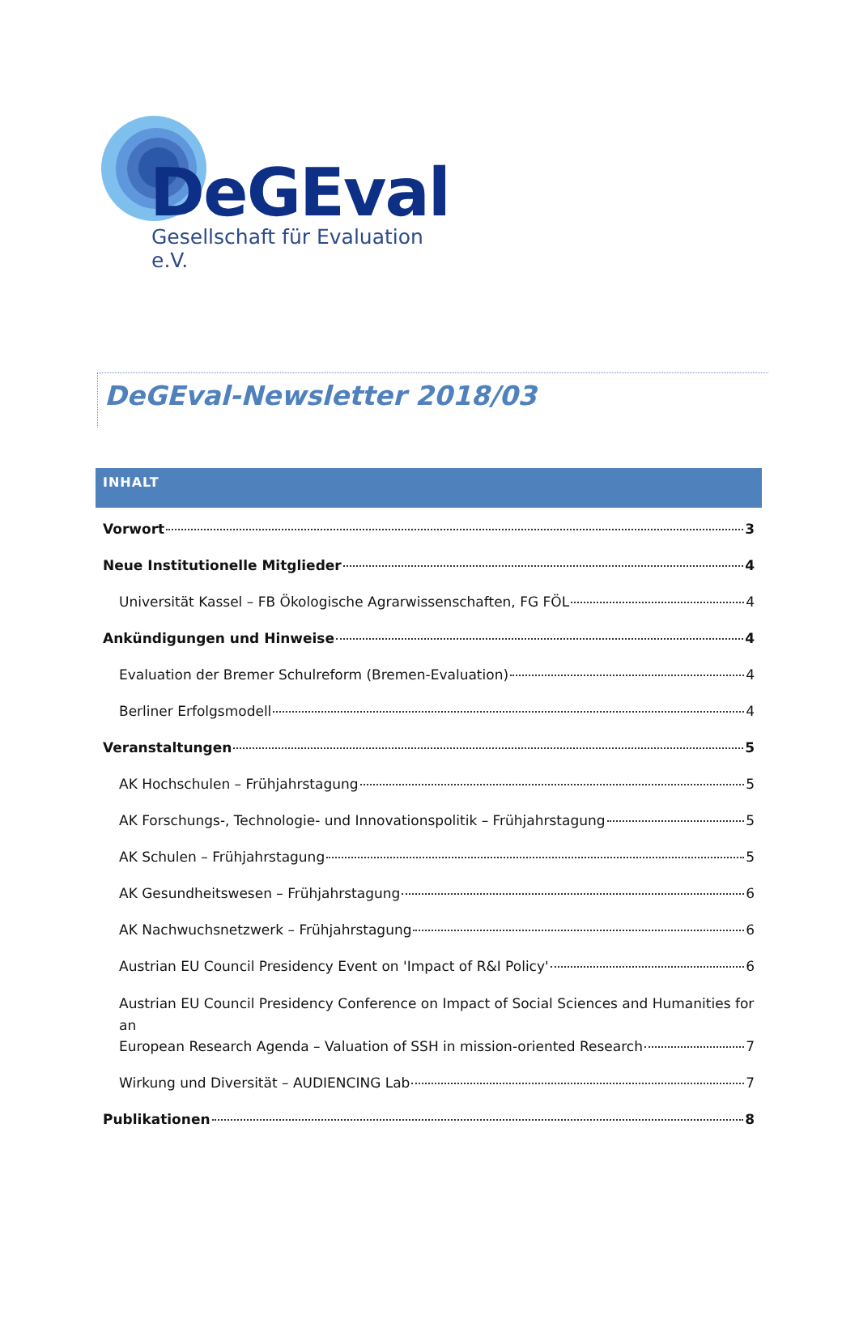DeGEval
Gesellschaft für Evaluation e.V.
DeGEval-Newsletter 2018/03
INHALT
Vorwort 3
Neue Institutionelle Mitglieder 4
Universität Kassel – FB Ökologische Agrarwissenschaften, FG FÖL 4
Ankündigungen und Hinweise 4
Evaluation der Bremer Schulreform (Bremen-Evaluation) 4
Berliner Erfolgsmodell 4
Veranstaltungen 5
AK Hochschulen – Frühjahrstagung 5
AK Forschungs-, Technologie- und Innovationspolitik – Frühjahrstagung 5
AK Schulen – Frühjahrstagung 5
AK Gesundheitswesen – Frühjahrstagung 6
AK Nachwuchsnetzwerk – Frühjahrstagung 6
Austrian EU Council Presidency Event on 'Impact of R&I Policy' 6
Austrian EU Council Presidency Conference on Impact of Social Sciences and Humanities for an
European Research Agenda – Valuation of SSH in mission-oriented Research 7
Wirkung und Diversität – AUDIENCING Lab 7
Publikationen 8